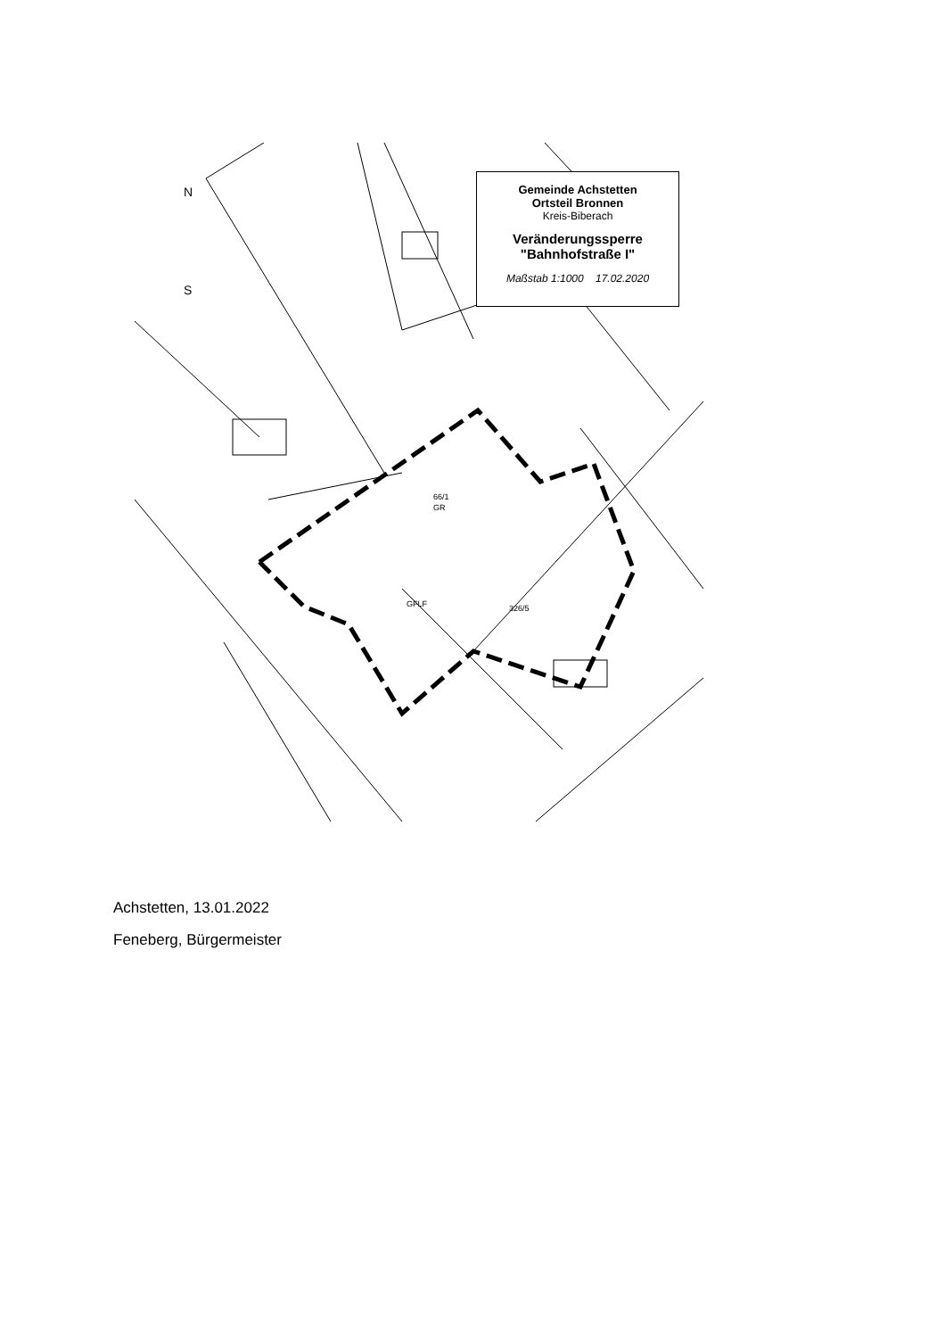N
S
66/1
GR
GFLF
326/5
Gemeinde Achstetten
Ortsteil Bronnen
Kreis-Biberach
Veränderungssperre
"Bahnhofstraße I"
Maßstab 1:1000 17.02.2020
Achstetten, 13.01.2022
Feneberg, Bürgermeister